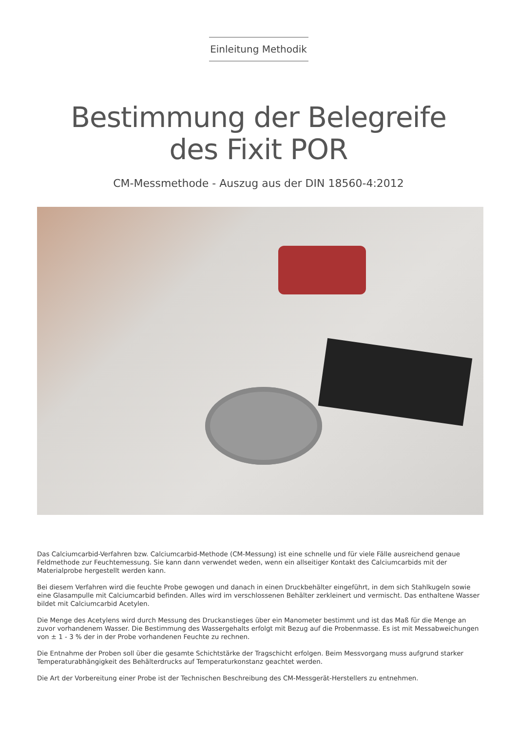Einleitung Methodik
Bestimmung der Belegreife
des Fixit POR
CM-Messmethode - Auszug aus der DIN 18560-4:2012
Das Calciumcarbid-Verfahren bzw. Calciumcarbid-Methode (CM-Messung) ist eine schnelle und für viele Fälle ausreichend genaue Feldmethode zur Feuchtemessung. Sie kann dann verwendet weden, wenn ein allseitiger Kontakt des Calciumcarbids mit der Materialprobe hergestellt werden kann.
Bei diesem Verfahren wird die feuchte Probe gewogen und danach in einen Druckbehälter eingeführt, in dem sich Stahlkugeln sowie eine Glasampulle mit Calciumcarbid befinden. Alles wird im verschlossenen Behälter zerkleinert und vermischt. Das enthaltene Wasser bildet mit Calciumcarbid Acetylen.
Die Menge des Acetylens wird durch Messung des Druckanstieges über ein Manometer bestimmt und ist das Maß für die Menge an zuvor vorhandenem Wasser. Die Bestimmung des Wassergehalts erfolgt mit Bezug auf die Probenmasse. Es ist mit Messabweichungen von ± 1 - 3 % der in der Probe vorhandenen Feuchte zu rechnen.
Die Entnahme der Proben soll über die gesamte Schichtstärke der Tragschicht erfolgen. Beim Messvorgang muss aufgrund starker Temperaturabhängigkeit des Behälterdrucks auf Temperaturkonstanz geachtet werden.
Die Art der Vorbereitung einer Probe ist der Technischen Beschreibung des CM-Messgerät-Herstellers zu entnehmen.